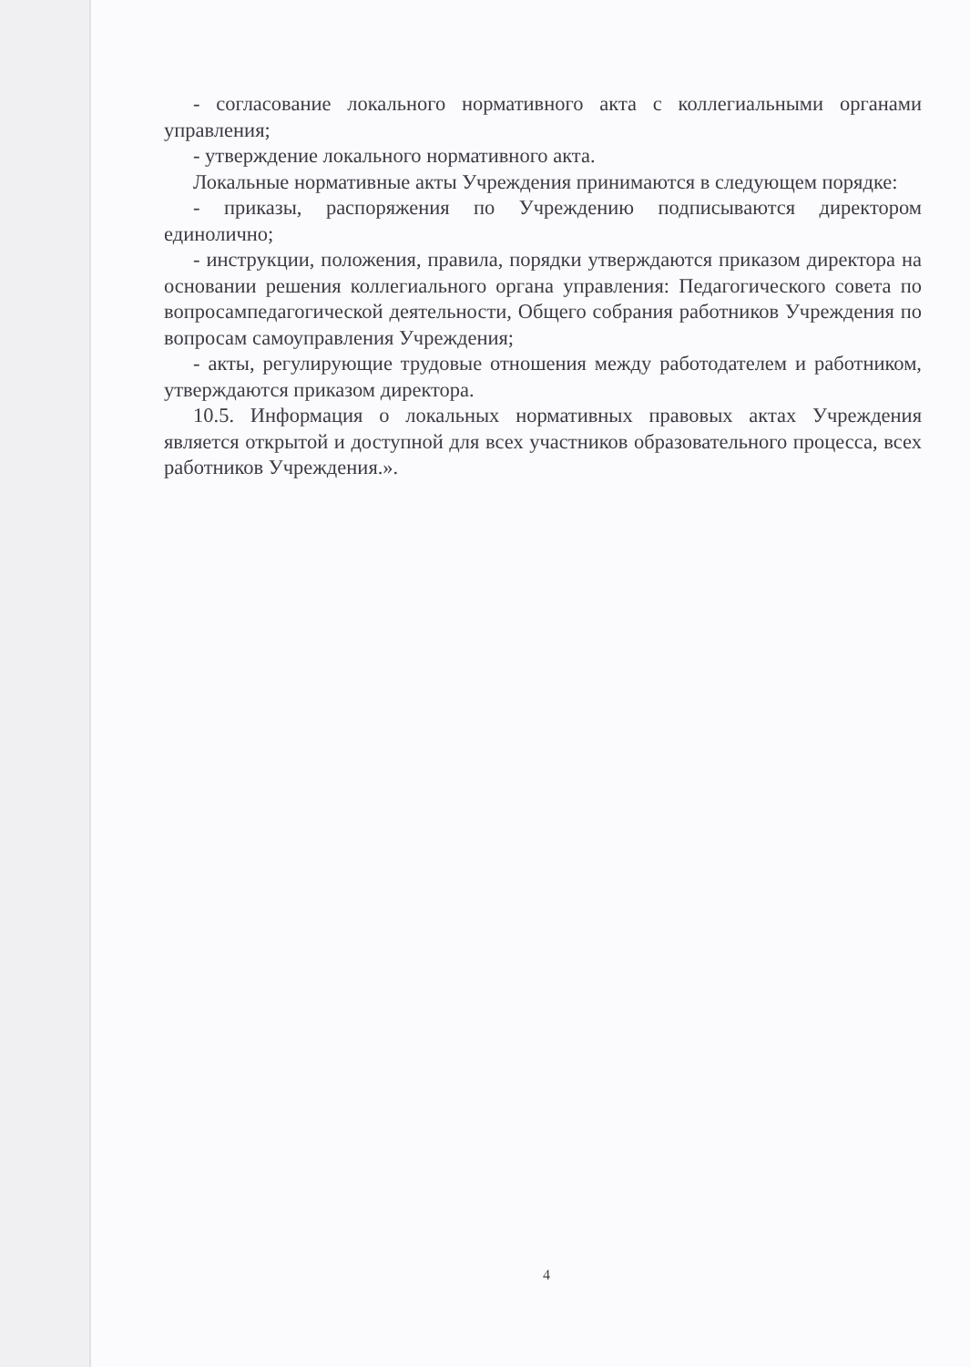- согласование локального нормативного акта с коллегиальными органами управления;
- утверждение локального нормативного акта.
Локальные нормативные акты Учреждения принимаются в следующем порядке:
- приказы, распоряжения по Учреждению подписываются директором единолично;
- инструкции, положения, правила, порядки утверждаются приказом директора на основании решения коллегиального органа управления: Педагогического совета по вопросампедагогической деятельности, Общего собрания работников Учреждения по вопросам самоуправления Учреждения;
- акты, регулирующие трудовые отношения между работодателем и работником, утверждаются приказом директора.
10.5. Информация о локальных нормативных правовых актах Учреждения является открытой и доступной для всех участников образовательного процесса, всех работников Учреждения.».
4